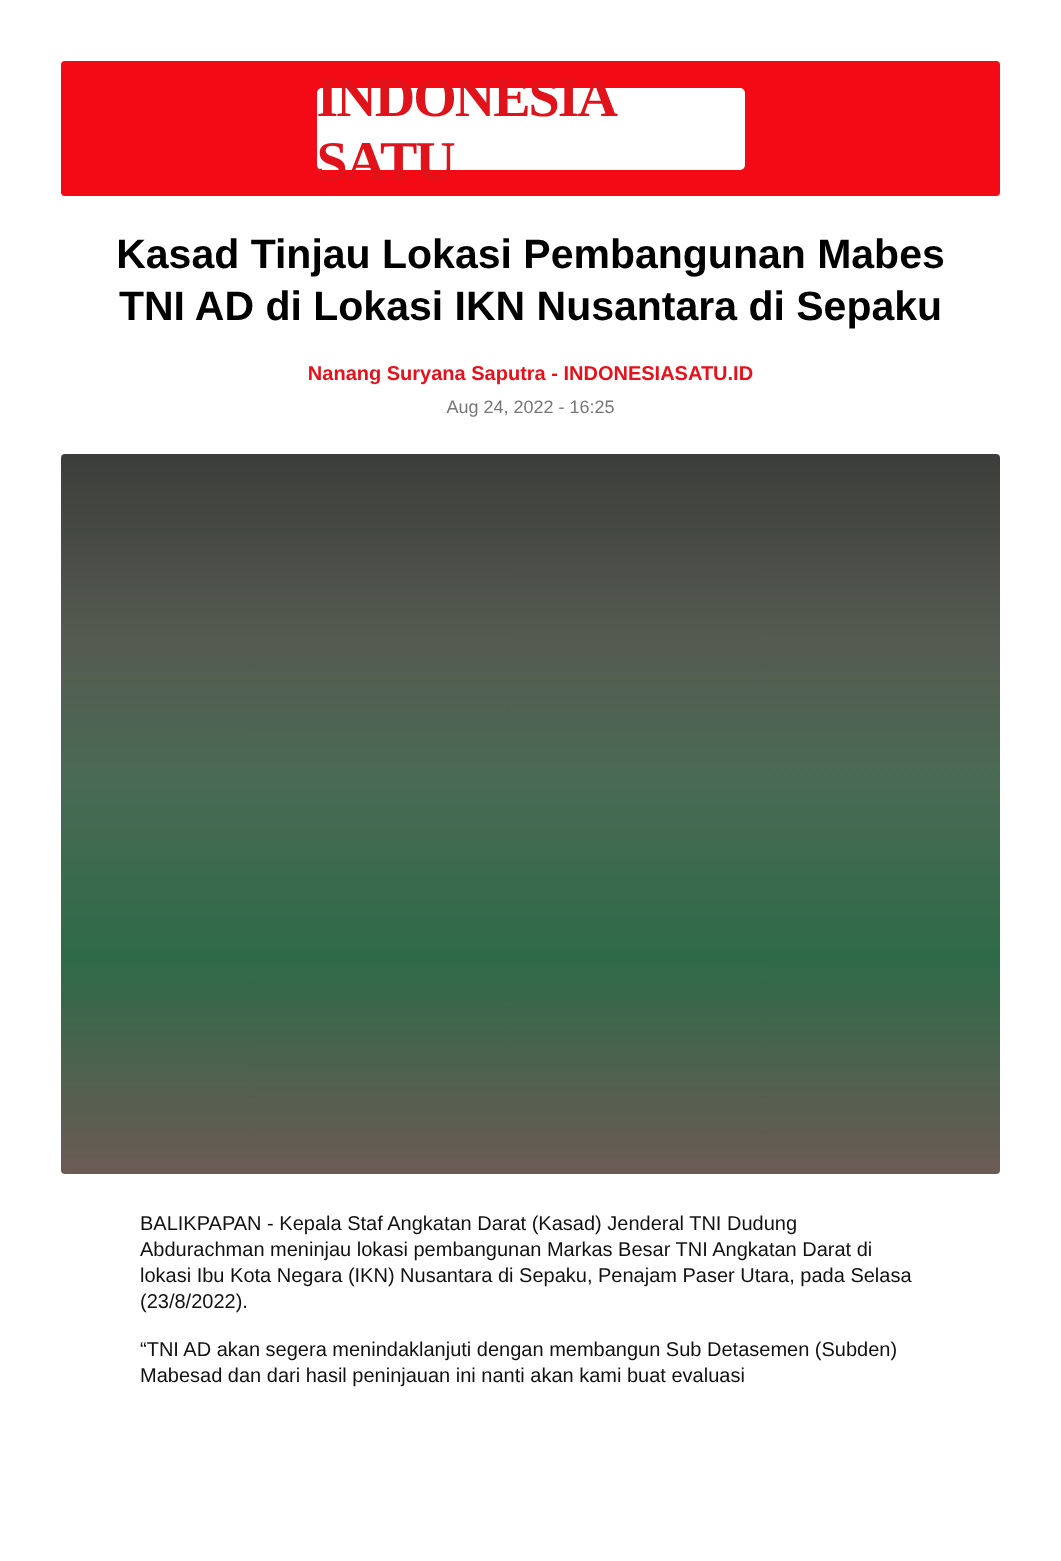INDONESIA SATU
Kasad Tinjau Lokasi Pembangunan Mabes TNI AD di Lokasi IKN Nusantara di Sepaku
Nanang Suryana Saputra - INDONESIASATU.ID
Aug 24, 2022 - 16:25
BALIKPAPAN - Kepala Staf Angkatan Darat (Kasad) Jenderal TNI Dudung Abdurachman meninjau lokasi pembangunan Markas Besar TNI Angkatan Darat di lokasi Ibu Kota Negara (IKN) Nusantara di Sepaku, Penajam Paser Utara, pada Selasa (23/8/2022).
“TNI AD akan segera menindaklanjuti dengan membangun Sub Detasemen (Subden) Mabesad dan dari hasil peninjauan ini nanti akan kami buat evaluasi